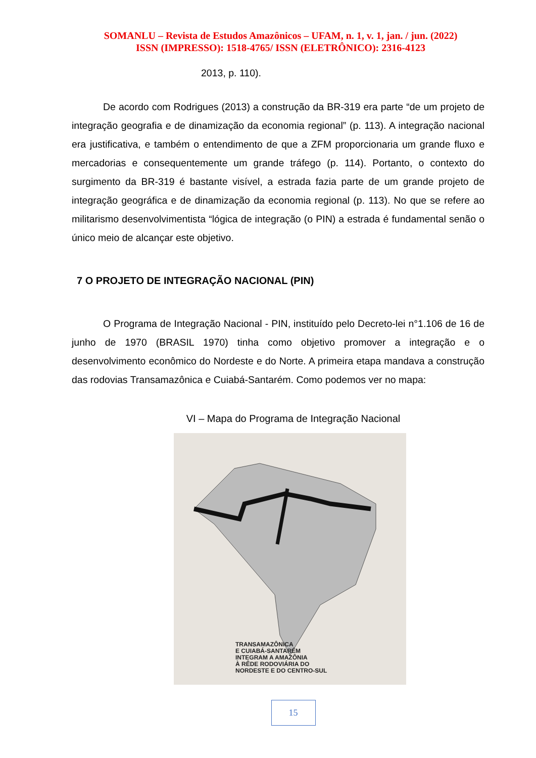SOMANLU – Revista de Estudos Amazônicos – UFAM, n. 1, v. 1, jan. / jun. (2022)
ISSN (IMPRESSO): 1518-4765/ ISSN (ELETRÔNICO): 2316-4123
2013, p. 110).
De acordo com Rodrigues (2013) a construção da BR-319 era parte “de um projeto de integração geografia e de dinamização da economia regional” (p. 113). A integração nacional era justificativa, e também o entendimento de que a ZFM proporcionaria um grande fluxo e mercadorias e consequentemente um grande tráfego (p. 114). Portanto, o contexto do surgimento da BR-319 é bastante visível, a estrada fazia parte de um grande projeto de integração geográfica e de dinamização da economia regional (p. 113). No que se refere ao militarismo desenvolvimentista “lógica de integração (o PIN) a estrada é fundamental senão o único meio de alcançar este objetivo.
7 O PROJETO DE INTEGRAÇÃO NACIONAL (PIN)
O Programa de Integração Nacional - PIN, instituído pelo Decreto-lei n°1.106 de 16 de junho de 1970 (BRASIL 1970) tinha como objetivo promover a integração e o desenvolvimento econômico do Nordeste e do Norte. A primeira etapa mandava a construção das rodovias Transamazônica e Cuiabá-Santarém. Como podemos ver no mapa:
VI – Mapa do Programa de Integração Nacional
TRANSAMAZÔNICA
E CUIABÁ-SANTARÉM
INTEGRAM A AMAZÔNIA
À RÊDE RODOVIÁRIA DO
NORDESTE E DO CENTRO-SUL
15